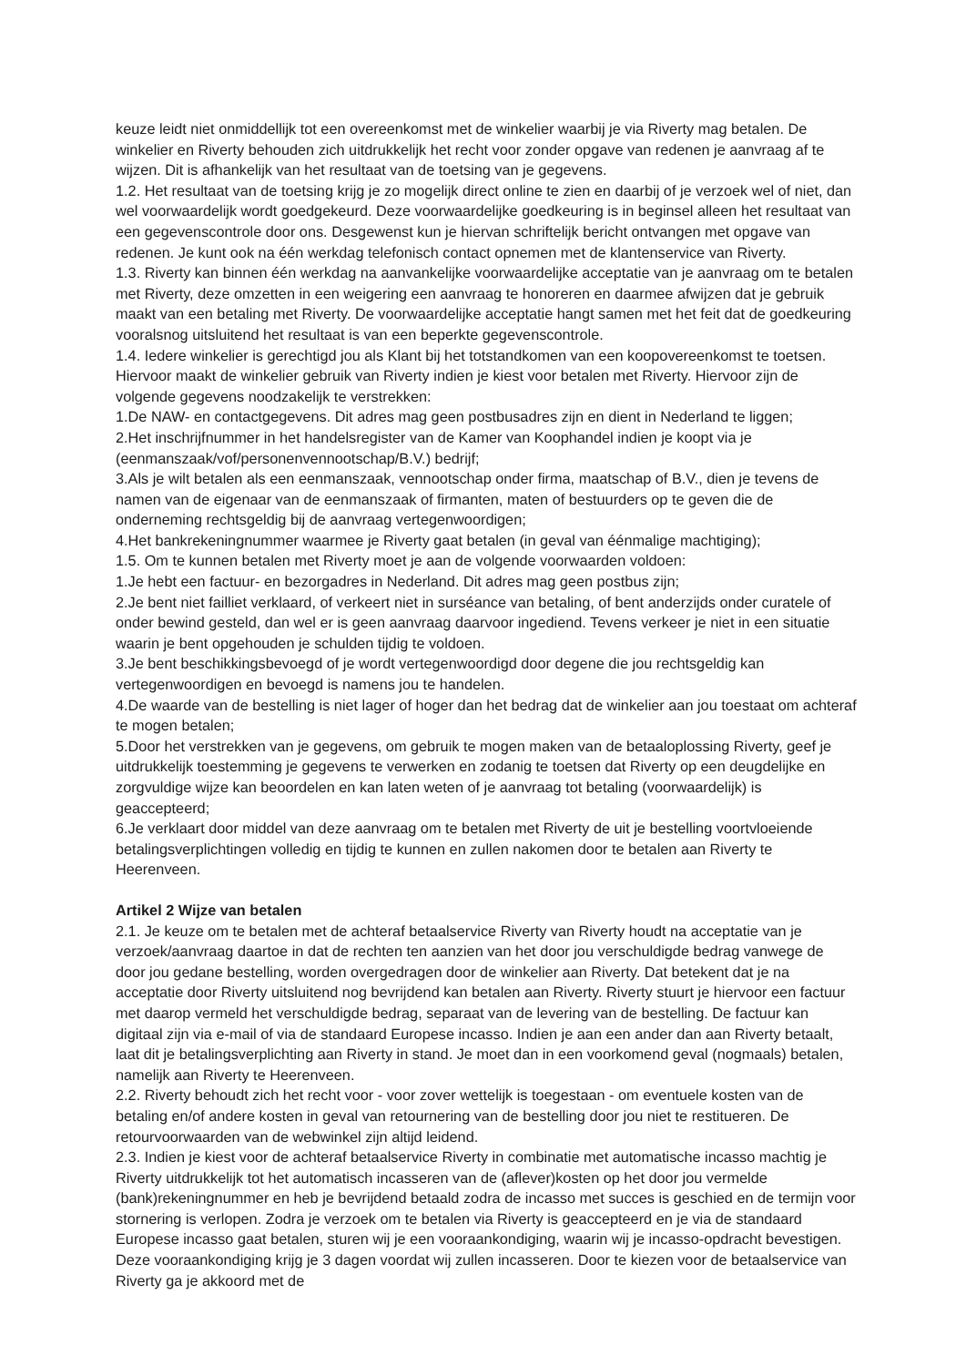keuze leidt niet onmiddellijk tot een overeenkomst met de winkelier waarbij je via Riverty mag betalen. De winkelier en Riverty behouden zich uitdrukkelijk het recht voor zonder opgave van redenen je aanvraag af te wijzen. Dit is afhankelijk van het resultaat van de toetsing van je gegevens.
1.2. Het resultaat van de toetsing krijg je zo mogelijk direct online te zien en daarbij of je verzoek wel of niet, dan wel voorwaardelijk wordt goedgekeurd. Deze voorwaardelijke goedkeuring is in beginsel alleen het resultaat van een gegevenscontrole door ons. Desgewenst kun je hiervan schriftelijk bericht ontvangen met opgave van redenen. Je kunt ook na één werkdag telefonisch contact opnemen met de klantenservice van Riverty.
1.3. Riverty kan binnen één werkdag na aanvankelijke voorwaardelijke acceptatie van je aanvraag om te betalen met Riverty, deze omzetten in een weigering een aanvraag te honoreren en daarmee afwijzen dat je gebruik maakt van een betaling met Riverty. De voorwaardelijke acceptatie hangt samen met het feit dat de goedkeuring vooralsnog uitsluitend het resultaat is van een beperkte gegevenscontrole.
1.4. Iedere winkelier is gerechtigd jou als Klant bij het totstandkomen van een koopovereenkomst te toetsen. Hiervoor maakt de winkelier gebruik van Riverty indien je kiest voor betalen met Riverty. Hiervoor zijn de volgende gegevens noodzakelijk te verstrekken:
1.De NAW- en contactgegevens. Dit adres mag geen postbusadres zijn en dient in Nederland te liggen;
2.Het inschrijfnummer in het handelsregister van de Kamer van Koophandel indien je koopt via je (eenmanszaak/vof/personenvennootschap/B.V.) bedrijf;
3.Als je wilt betalen als een eenmanszaak, vennootschap onder firma, maatschap of B.V., dien je tevens de namen van de eigenaar van de eenmanszaak of firmanten, maten of bestuurders op te geven die de onderneming rechtsgeldig bij de aanvraag vertegenwoordigen;
4.Het bankrekeningnummer waarmee je Riverty gaat betalen (in geval van éénmalige machtiging);
1.5. Om te kunnen betalen met Riverty moet je aan de volgende voorwaarden voldoen:
1.Je hebt een factuur- en bezorgadres in Nederland. Dit adres mag geen postbus zijn;
2.Je bent niet failliet verklaard, of verkeert niet in surséance van betaling, of bent anderzijds onder curatele of onder bewind gesteld, dan wel er is geen aanvraag daarvoor ingediend. Tevens verkeer je niet in een situatie waarin je bent opgehouden je schulden tijdig te voldoen.
3.Je bent beschikkingsbevoegd of je wordt vertegenwoordigd door degene die jou rechtsgeldig kan vertegenwoordigen en bevoegd is namens jou te handelen.
4.De waarde van de bestelling is niet lager of hoger dan het bedrag dat de winkelier aan jou toestaat om achteraf te mogen betalen;
5.Door het verstrekken van je gegevens, om gebruik te mogen maken van de betaaloplossing Riverty, geef je uitdrukkelijk toestemming je gegevens te verwerken en zodanig te toetsen dat Riverty op een deugdelijke en zorgvuldige wijze kan beoordelen en kan laten weten of je aanvraag tot betaling (voorwaardelijk) is geaccepteerd;
6.Je verklaart door middel van deze aanvraag om te betalen met Riverty de uit je bestelling voortvloeiende betalingsverplichtingen volledig en tijdig te kunnen en zullen nakomen door te betalen aan Riverty te Heerenveen.
Artikel 2 Wijze van betalen
2.1. Je keuze om te betalen met de achteraf betaalservice Riverty van Riverty houdt na acceptatie van je verzoek/aanvraag daartoe in dat de rechten ten aanzien van het door jou verschuldigde bedrag vanwege de door jou gedane bestelling, worden overgedragen door de winkelier aan Riverty. Dat betekent dat je na acceptatie door Riverty uitsluitend nog bevrijdend kan betalen aan Riverty. Riverty stuurt je hiervoor een factuur met daarop vermeld het verschuldigde bedrag, separaat van de levering van de bestelling. De factuur kan digitaal zijn via e-mail of via de standaard Europese incasso. Indien je aan een ander dan aan Riverty betaalt, laat dit je betalingsverplichting aan Riverty in stand. Je moet dan in een voorkomend geval (nogmaals) betalen, namelijk aan Riverty te Heerenveen.
2.2. Riverty behoudt zich het recht voor - voor zover wettelijk is toegestaan - om eventuele kosten van de betaling en/of andere kosten in geval van retournering van de bestelling door jou niet te restitueren. De retourvoorwaarden van de webwinkel zijn altijd leidend.
2.3. Indien je kiest voor de achteraf betaalservice Riverty in combinatie met automatische incasso machtig je Riverty uitdrukkelijk tot het automatisch incasseren van de (aflever)kosten op het door jou vermelde (bank)rekeningnummer en heb je bevrijdend betaald zodra de incasso met succes is geschied en de termijn voor stornering is verlopen. Zodra je verzoek om te betalen via Riverty is geaccepteerd en je via de standaard Europese incasso gaat betalen, sturen wij je een vooraankondiging, waarin wij je incasso-opdracht bevestigen. Deze vooraankondiging krijg je 3 dagen voordat wij zullen incasseren. Door te kiezen voor de betaalservice van Riverty ga je akkoord met de